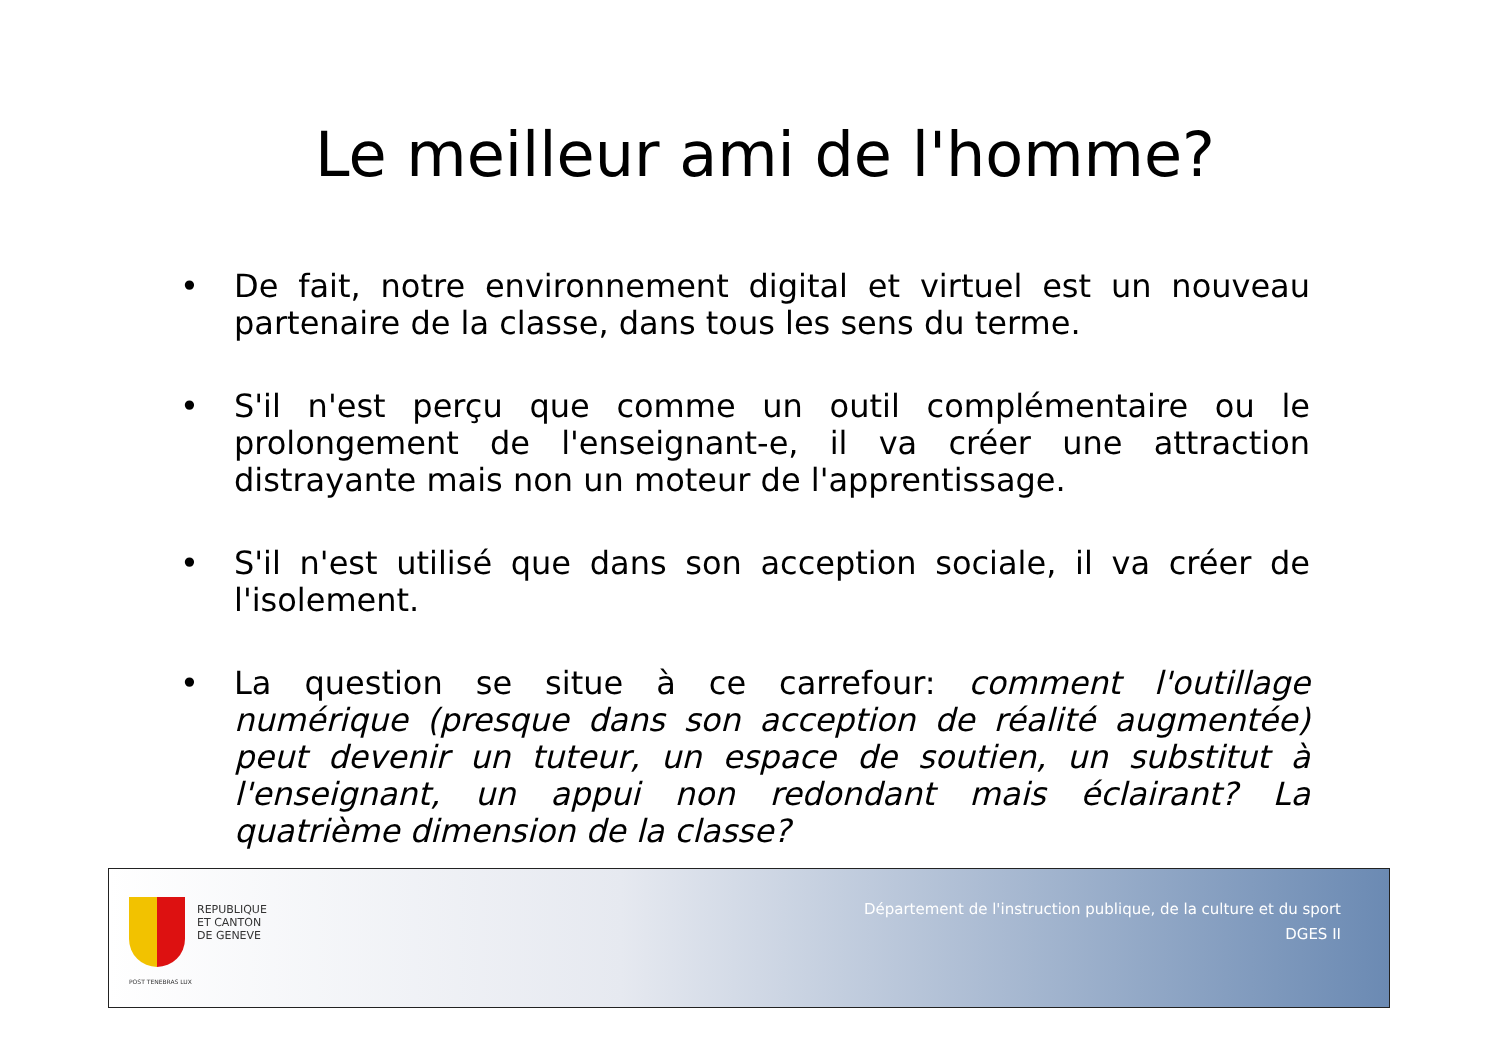Le meilleur ami de l'homme?
• De fait, notre environnement digital et virtuel est un nouveau partenaire de la classe, dans tous les sens du terme.
• S'il n'est perçu que comme un outil complémentaire ou le prolongement de l'enseignant-e, il va créer une attraction distrayante mais non un moteur de l'apprentissage.
• S'il n'est utilisé que dans son acception sociale, il va créer de l'isolement.
• La question se situe à ce carrefour: comment l'outillage numérique (presque dans son acception de réalité augmentée) peut devenir un tuteur, un espace de soutien, un substitut à l'enseignant, un appui non redondant mais éclairant? La quatrième dimension de la classe?
POST TENEBRAS LUX
REPUBLIQUE
ET CANTON
DE GENEVE
Département de l'instruction publique, de la culture et du sport
DGES II